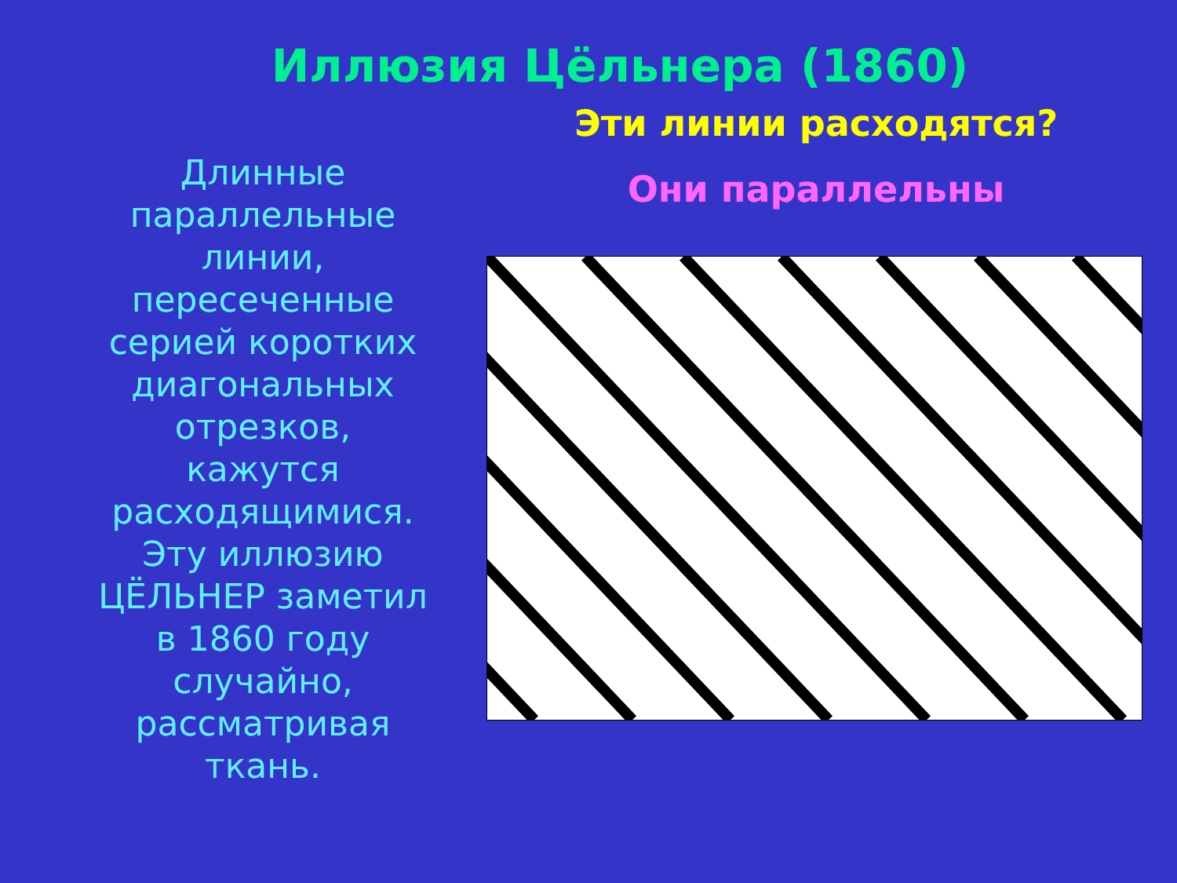Иллюзия Цёльнера (1860)
Длинные параллельные линии, пересеченные серией коротких диагональных отрезков, кажутся расходящимися. Эту иллюзию ЦЁЛЬНЕР заметил в 1860 году случайно, рассматривая ткань.
Эти линии расходятся?
Они параллельны